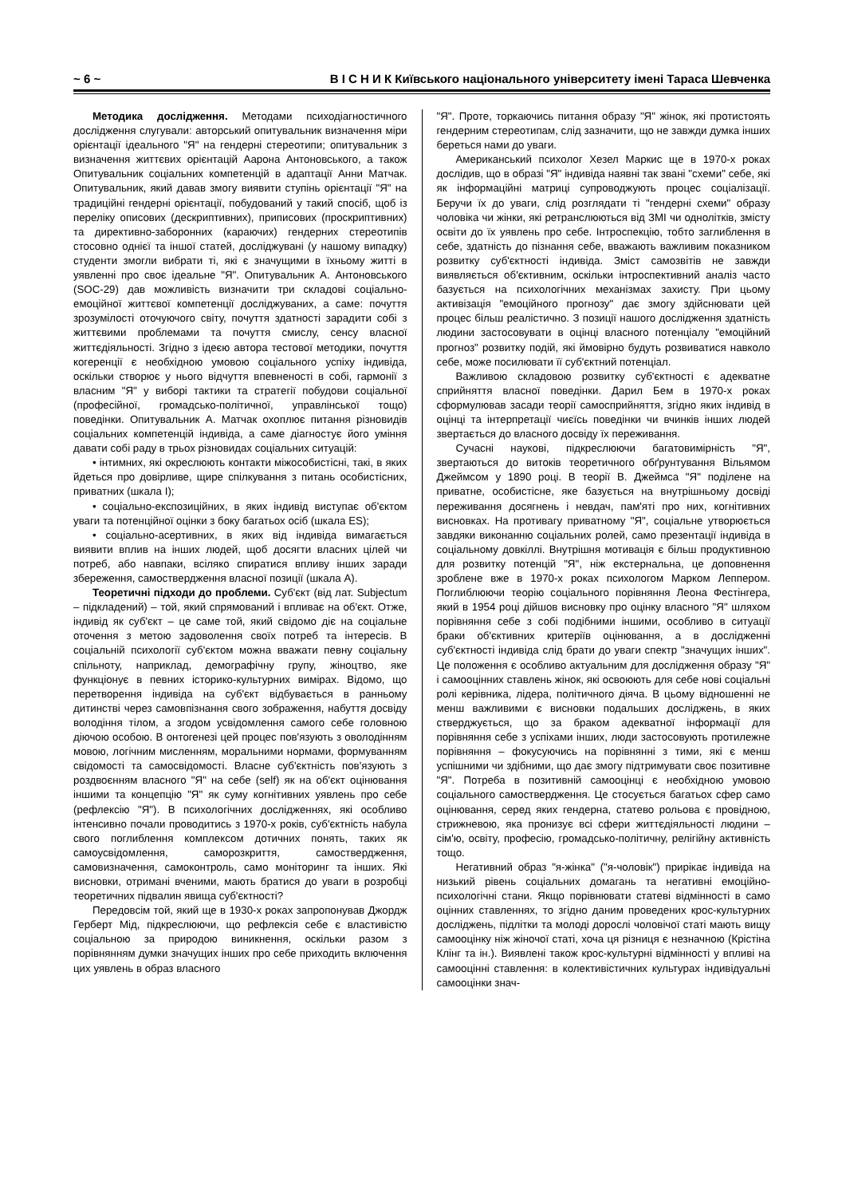~ 6 ~ В І С Н И К Київського національного університету імені Тараса Шевченка
Методика дослідження. Методами психодіагностичного дослідження слугували: авторський опитувальник визначення міри орієнтації ідеального "Я" на гендерні стереотипи; опитувальник з визначення життєвих орієнтацій Аарона Антоновського, а також Опитувальник соціальних компетенцій в адаптації Анни Матчак. Опитувальник, який давав змогу виявити ступінь орієнтації "Я" на традиційні гендерні орієнтації, побудований у такий спосіб, щоб із переліку описових (дескриптивних), приписових (проскриптивних) та директивно-заборонних (караючих) гендерних стереотипів стосовно однієї та іншої статей, досліджувані (у нашому випадку) студенти змогли вибрати ті, які є значущими в їхньому житті в уявленні про своє ідеальне "Я". Опитувальник А. Антоновського (SOC-29) дав можливість визначити три складові соціально-емоційної життєвої компетенції досліджуваних, а саме: почуття зрозумілості оточуючого світу, почуття здатності зарадити собі з життєвими проблемами та почуття смислу, сенсу власної життєдіяльності. Згідно з ідеєю автора тестової методики, почуття когеренції є необхідною умовою соціального успіху індивіда, оскільки створює у нього відчуття впевненості в собі, гармонії з власним "Я" у виборі тактики та стратегії побудови соціальної (професійної, громадсько-політичної, управлінської тощо) поведінки. Опитувальник А. Матчак охоплює питання різновидів соціальних компетенцій індивіда, а саме діагностує його уміння давати собі раду в трьох різновидах соціальних ситуацій:
• інтимних, які окреслюють контакти міжособистісні, такі, в яких йдеться про довірливе, щире спілкування з питань особистісних, приватних (шкала I);
• соціально-експозиційних, в яких індивід виступає об'єктом уваги та потенційної оцінки з боку багатьох осіб (шкала ES);
• соціально-асертивних, в яких від індивіда вимагається виявити вплив на інших людей, щоб досягти власних цілей чи потреб, або навпаки, всіляко спиратися впливу інших заради збереження, самоствердження власної позиції (шкала A).
Теоретичні підходи до проблеми. Суб'єкт (від лат. Subjectum – підкладений) – той, який спрямований і впливає на об'єкт. Отже, індивід як суб'єкт – це саме той, який свідомо діє на соціальне оточення з метою задоволення своїх потреб та інтересів. В соціальній психології суб'єктом можна вважати певну соціальну спільноту, наприклад, демографічну групу, жіноцтво, яке функціонує в певних історико-культурних вимірах. Відомо, що перетворення індивіда на суб'єкт відбувається в ранньому дитинстві через самовпізнання свого зображення, набуття досвіду володіння тілом, а згодом усвідомлення самого себе головною діючою особою. В онтогенезі цей процес пов'язують з оволодінням мовою, логічним мисленням, моральними нормами, формуванням свідомості та самосвідомості. Власне суб'єктність пов'язують з роздвоєнням власного "Я" на себе (self) як на об'єкт оцінювання іншими та концепцію "Я" як суму когнітивних уявлень про себе (рефлексію "Я"). В психологічних дослідженнях, які особливо інтенсивно почали проводитись з 1970-х років, суб'єктність набула свого поглиблення комплексом дотичних понять, таких як самоусвідомлення, саморозкриття, самоствердження, самовизначення, самоконтроль, само моніторинг та інших. Які висновки, отримані вченими, мають братися до уваги в розробці теоретичних підвалин явища суб'єктності?
Передовсім той, який ще в 1930-х роках запропонував Джордж Герберт Мід, підкреслюючи, що рефлексія себе є властивістю соціальною за природою виникнення, оскільки разом з порівнянням думки значущих інших про себе приходить включення цих уявлень в образ власного
"Я". Проте, торкаючись питання образу "Я" жінок, які протистоять гендерним стереотипам, слід зазначити, що не завжди думка інших береться нами до уваги.
Американський психолог Хезел Маркис ще в 1970-х роках дослідив, що в образі "Я" індивіда наявні так звані "схеми" себе, які як інформаційні матриці супроводжують процес соціалізації. Беручи їх до уваги, слід розглядати ті "гендерні схеми" образу чоловіка чи жінки, які ретранслюються від ЗМІ чи однолітків, змісту освіти до їх уявлень про себе. Інтроспекцію, тобто заглиблення в себе, здатність до пізнання себе, вважають важливим показником розвитку суб'єктності індивіда. Зміст самозвітів не завжди виявляється об'єктивним, оскільки інтроспективний аналіз часто базується на психологічних механізмах захисту. При цьому активізація "емоційного прогнозу" дає змогу здійснювати цей процес більш реалістично. З позиції нашого дослідження здатність людини застосовувати в оцінці власного потенціалу "емоційний прогноз" розвитку подій, які ймовірно будуть розвиватися навколо себе, може посилювати її суб'єктний потенціал.
Важливою складовою розвитку суб'єктності є адекватне сприйняття власної поведінки. Дарил Бем в 1970-х роках сформулював засади теорії самосприйняття, згідно яких індивід в оцінці та інтерпретації чиєїсь поведінки чи вчинків інших людей звертається до власного досвіду їх переживання.
Сучасні наукові, підкреслюючи багатовимірність "Я", звертаються до витоків теоретичного обґрунтування Вільямом Джеймсом у 1890 році. В теорії В. Джеймса "Я" поділене на приватне, особистісне, яке базується на внутрішньому досвіді переживання досягнень і невдач, пам'яті про них, когнітивних висновках. На противагу приватному "Я", соціальне утворюється завдяки виконанню соціальних ролей, само презентації індивіда в соціальному довкіллі. Внутрішня мотивація є більш продуктивною для розвитку потенцій "Я", ніж екстернальна, це доповнення зроблене вже в 1970-х роках психологом Марком Леппером. Поглиблюючи теорію соціального порівняння Леона Фестінгера, який в 1954 році дійшов висновку про оцінку власного "Я" шляхом порівняння себе з собі подібними іншими, особливо в ситуації браки об'єктивних критеріїв оцінювання, а в дослідженні суб'єктності індивіда слід брати до уваги спектр "значущих інших". Це положення є особливо актуальним для дослідження образу "Я" і самооцінних ставлень жінок, які освоюють для себе нові соціальні ролі керівника, лідера, політичного діяча. В цьому відношенні не менш важливими є висновки подальших досліджень, в яких стверджується, що за браком адекватної інформації для порівняння себе з успіхами інших, люди застосовують протилежне порівняння – фокусуючись на порівнянні з тими, які є менш успішними чи здібними, що дає змогу підтримувати своє позитивне "Я". Потреба в позитивній самооцінці є необхідною умовою соціального самоствердження. Це стосується багатьох сфер само оцінювання, серед яких гендерна, статево рольова є провідною, стрижневою, яка пронизує всі сфери життєдіяльності людини – сім'ю, освіту, професію, громадсько-політичну, релігійну активність тощо.
Негативний образ "я-жінка" ("я-чоловік") прирікає індивіда на низький рівень соціальних домагань та негативні емоційно-психологічні стани. Якщо порівнювати статеві відмінності в само оцінних ставленнях, то згідно даним проведених крос-культурних досліджень, підлітки та молоді дорослі чоловічої статі мають вищу самооцінку ніж жіночої статі, хоча ця різниця є незначною (Крістіна Клінг та ін.). Виявлені також крос-культурні відмінності у впливі на самооцінні ставлення: в колективістичних культурах індивідуальні самооцінки знач-